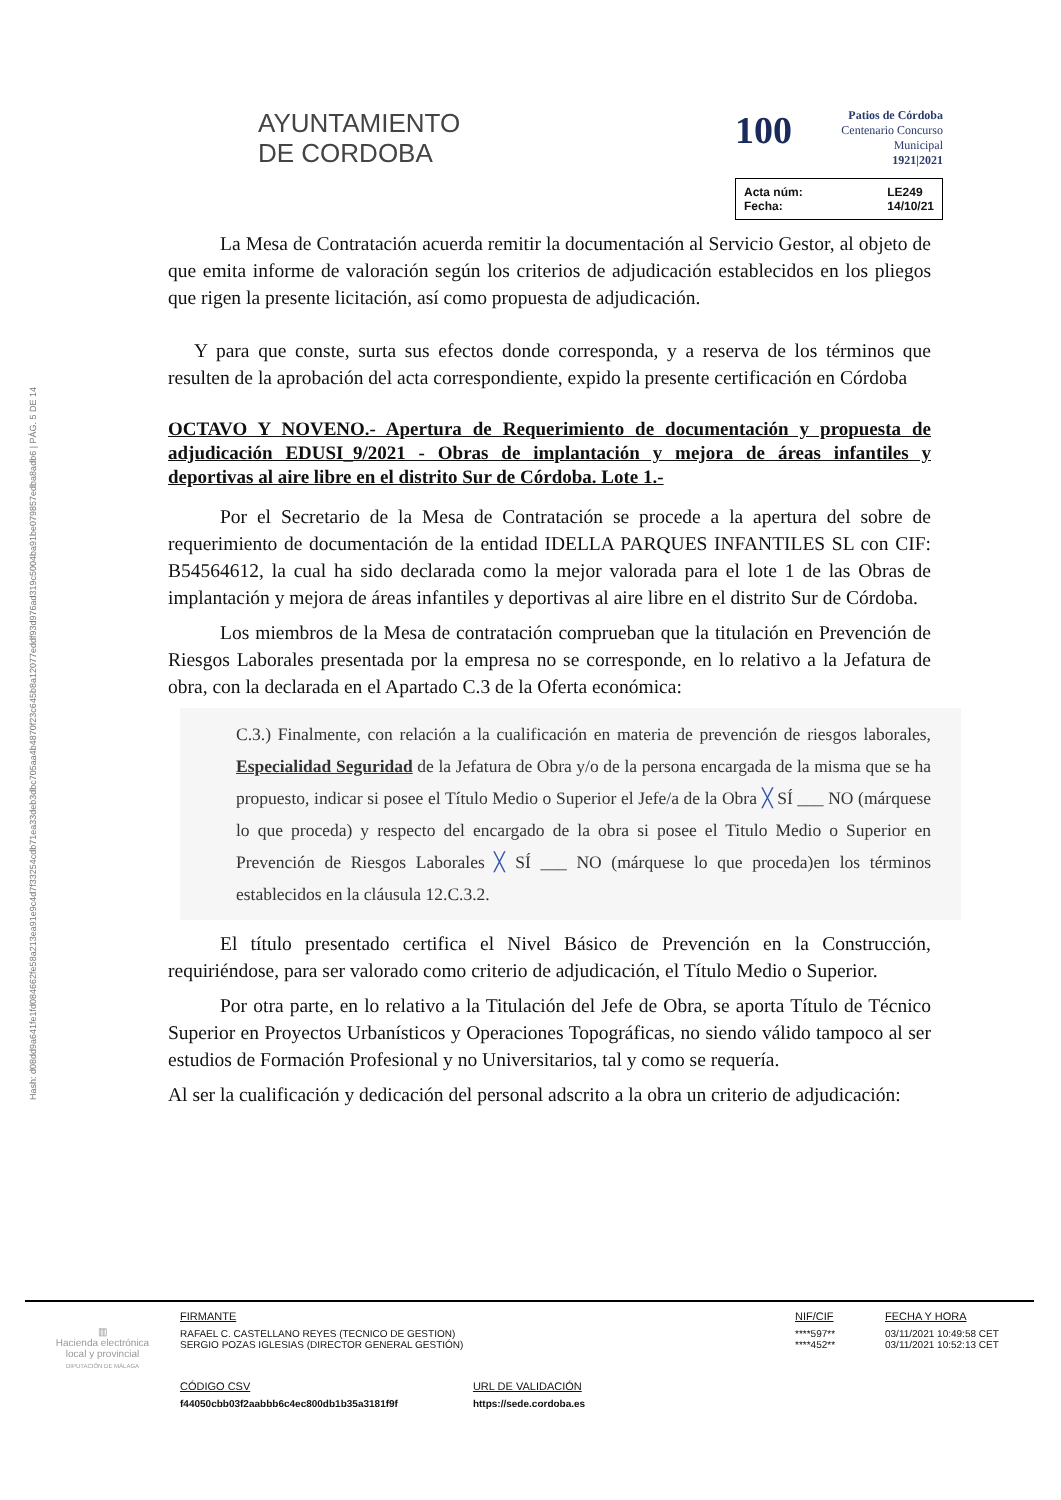Hash: d08dd9a641fe1fd084662fe58a213ea91e9c4d7f33254cdb71ea33deb3dbc705aa4b4870f23c645b8a12077eddf93d976ad319c5004ba91be079857edba8adb6 | PÁG. 5 DE 14
AYUNTAMIENTO
DE CORDOBA
100 Patios de Córdoba
Centenario Concurso Municipal
1921|2021
Acta núm: LE249 Fecha: 14/10/21
La Mesa de Contratación acuerda remitir la documentación al Servicio Gestor, al objeto de que emita informe de valoración según los criterios de adjudicación establecidos en los pliegos que rigen la presente licitación, así como propuesta de adjudicación.
Y para que conste, surta sus efectos donde corresponda, y a reserva de los términos que resulten de la aprobación del acta correspondiente, expido la presente certificación en Córdoba
OCTAVO Y NOVENO.- Apertura de Requerimiento de documentación y propuesta de adjudicación EDUSI_9/2021 - Obras de implantación y mejora de áreas infantiles y deportivas al aire libre en el distrito Sur de Córdoba. Lote 1.-
Por el Secretario de la Mesa de Contratación se procede a la apertura del sobre de requerimiento de documentación de la entidad IDELLA PARQUES INFANTILES SL con CIF: B54564612, la cual ha sido declarada como la mejor valorada para el lote 1 de las Obras de implantación y mejora de áreas infantiles y deportivas al aire libre en el distrito Sur de Córdoba.
Los miembros de la Mesa de contratación comprueban que la titulación en Prevención de Riesgos Laborales presentada por la empresa no se corresponde, en lo relativo a la Jefatura de obra, con la declarada en el Apartado C.3 de la Oferta económica:
C.3.) Finalmente, con relación a la cualificación en materia de prevención de riesgos laborales, Especialidad Seguridad de la Jefatura de Obra y/o de la persona encargada de la misma que se ha propuesto, indicar si posee el Título Medio o Superior el Jefe/a de la Obra ╳ SÍ ___ NO (márquese lo que proceda) y respecto del encargado de la obra si posee el Titulo Medio o Superior en Prevención de Riesgos Laborales ╳ SÍ ___ NO (márquese lo que proceda)en los términos establecidos en la cláusula 12.C.3.2.
El título presentado certifica el Nivel Básico de Prevención en la Construcción, requiriéndose, para ser valorado como criterio de adjudicación, el Título Medio o Superior.
Por otra parte, en lo relativo a la Titulación del Jefe de Obra, se aporta Título de Técnico Superior en Proyectos Urbanísticos y Operaciones Topográficas, no siendo válido tampoco al ser estudios de Formación Profesional y no Universitarios, tal y como se requería.
Al ser la cualificación y dedicación del personal adscrito a la obra un criterio de adjudicación:
▥
Hacienda electrónica
local y provincial
DIPUTACIÓN DE MÁLAGA
FIRMANTE
RAFAEL C. CASTELLANO REYES (TECNICO DE GESTION)
SERGIO POZAS IGLESIAS (DIRECTOR GENERAL GESTIÓN)
NIF/CIF
****597**
****452**
FECHA Y HORA
03/11/2021 10:49:58 CET
03/11/2021 10:52:13 CET
CÓDIGO CSV
f44050cbb03f2aabbb6c4ec800db1b35a3181f9f
URL DE VALIDACIÓN
https://sede.cordoba.es